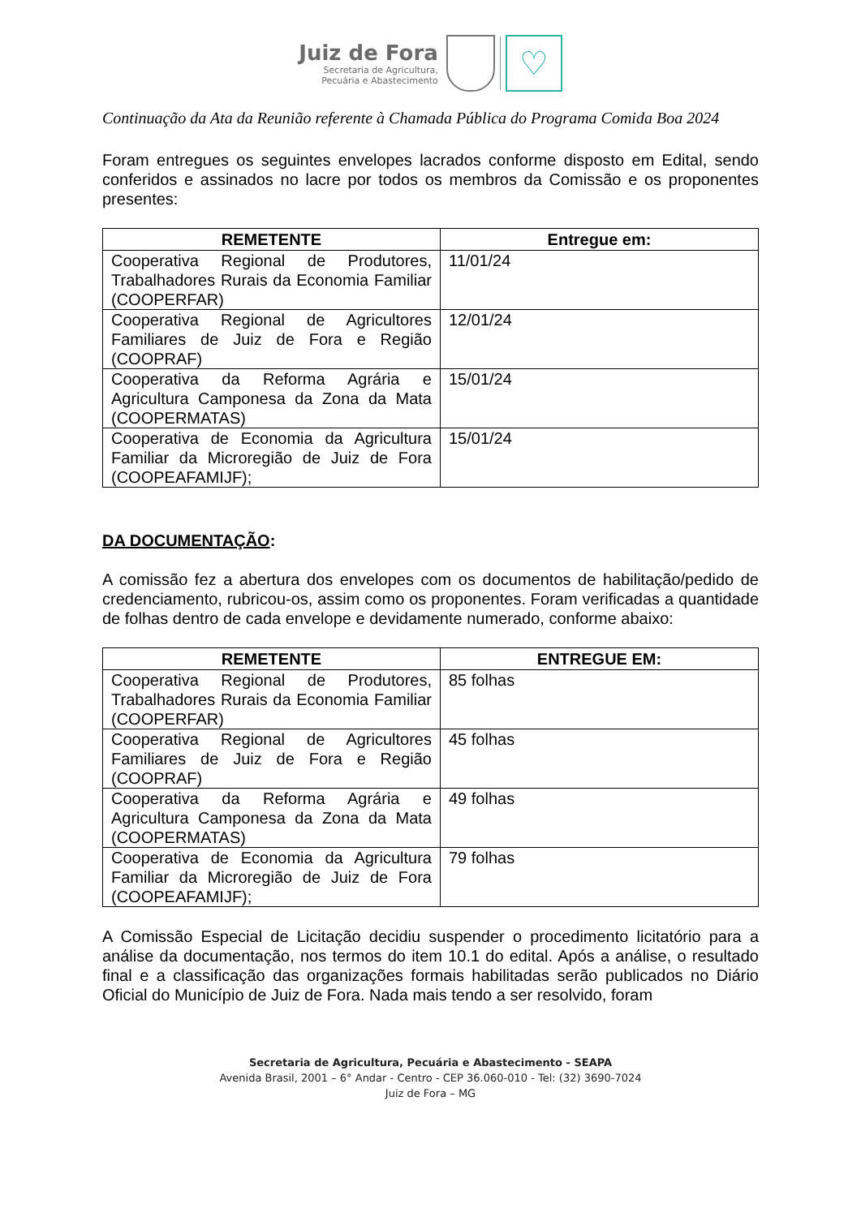Juiz de Fora
Secretaria de Agricultura,
Pecuária e Abastecimento
♡
Continuação da Ata da Reunião referente à Chamada Pública do Programa Comida Boa 2024
Foram entregues os seguintes envelopes lacrados conforme disposto em Edital, sendo conferidos e assinados no lacre por todos os membros da Comissão e os proponentes presentes:
| REMETENTE | Entregue em: |
| --- | --- |
| Cooperativa Regional de Produtores, Trabalhadores Rurais da Economia Familiar (COOPERFAR) | 11/01/24 |
| Cooperativa Regional de Agricultores Familiares de Juiz de Fora e Região (COOPRAF) | 12/01/24 |
| Cooperativa da Reforma Agrária e Agricultura Camponesa da Zona da Mata (COOPERMATAS) | 15/01/24 |
| Cooperativa de Economia da Agricultura Familiar da Microregião de Juiz de Fora (COOPEAFAMIJF); | 15/01/24 |
DA DOCUMENTAÇÃO:
A comissão fez a abertura dos envelopes com os documentos de habilitação/pedido de credenciamento, rubricou-os, assim como os proponentes. Foram verificadas a quantidade de folhas dentro de cada envelope e devidamente numerado, conforme abaixo:
| REMETENTE | ENTREGUE EM: |
| --- | --- |
| Cooperativa Regional de Produtores, Trabalhadores Rurais da Economia Familiar (COOPERFAR) | 85 folhas |
| Cooperativa Regional de Agricultores Familiares de Juiz de Fora e Região (COOPRAF) | 45 folhas |
| Cooperativa da Reforma Agrária e Agricultura Camponesa da Zona da Mata (COOPERMATAS) | 49 folhas |
| Cooperativa de Economia da Agricultura Familiar da Microregião de Juiz de Fora (COOPEAFAMIJF); | 79 folhas |
A Comissão Especial de Licitação decidiu suspender o procedimento licitatório para a análise da documentação, nos termos do item 10.1 do edital. Após a análise, o resultado final e a classificação das organizações formais habilitadas serão publicados no Diário Oficial do Município de Juiz de Fora. Nada mais tendo a ser resolvido, foram
Secretaria de Agricultura, Pecuária e Abastecimento - SEAPA
Avenida Brasil, 2001 – 6° Andar - Centro - CEP 36.060-010 - Tel: (32) 3690-7024
Juiz de Fora – MG